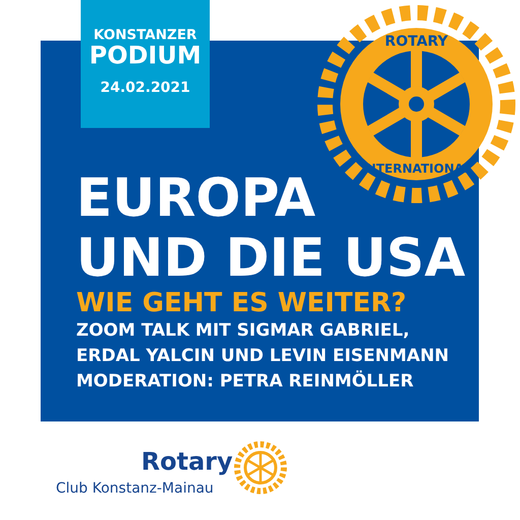KONSTANZER
PODIUM
24.02.2021
ROTARY
INTERNATIONAL
EUROPA
UND DIE USA
WIE GEHT ES WEITER?
ZOOM TALK MIT SIGMAR GABRIEL,
ERDAL YALCIN UND LEVIN EISENMANN
MODERATION: PETRA REINMÖLLER
Rotary
Club Konstanz-Mainau